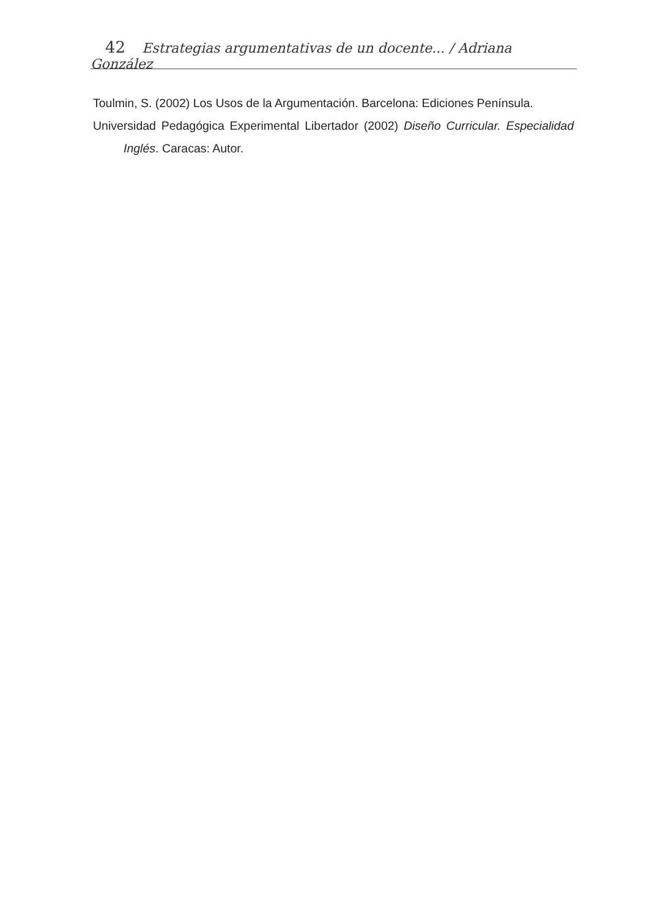42 Estrategias argumentativas de un docente... / Adriana González
Toulmin, S. (2002) Los Usos de la Argumentación. Barcelona: Ediciones Península.
Universidad Pedagógica Experimental Libertador (2002) Diseño Curricular. Especialidad Inglés. Caracas: Autor.